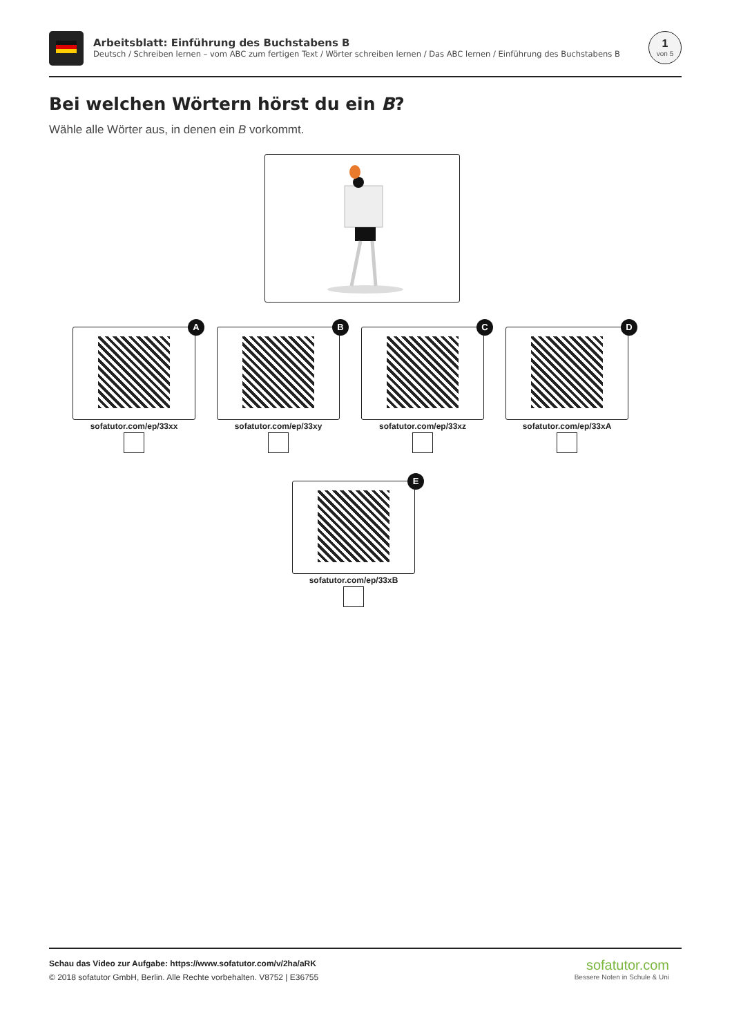Arbeitsblatt: Einführung des Buchstabens B
Deutsch / Schreiben lernen – vom ABC zum fertigen Text / Wörter schreiben lernen / Das ABC lernen / Einführung des Buchstabens B
1
von 5
Bei welchen Wörtern hörst du ein B?
Wähle alle Wörter aus, in denen ein B vorkommt.
A
sofatutor.com/ep/33xx
B
sofatutor.com/ep/33xy
C
sofatutor.com/ep/33xz
D
sofatutor.com/ep/33xA
E
sofatutor.com/ep/33xB
Schau das Video zur Aufgabe: https://www.sofatutor.com/v/2ha/aRK
© 2018 sofatutor GmbH, Berlin. Alle Rechte vorbehalten. V8752 | E36755
sofatutor.com
Bessere Noten in Schule & Uni